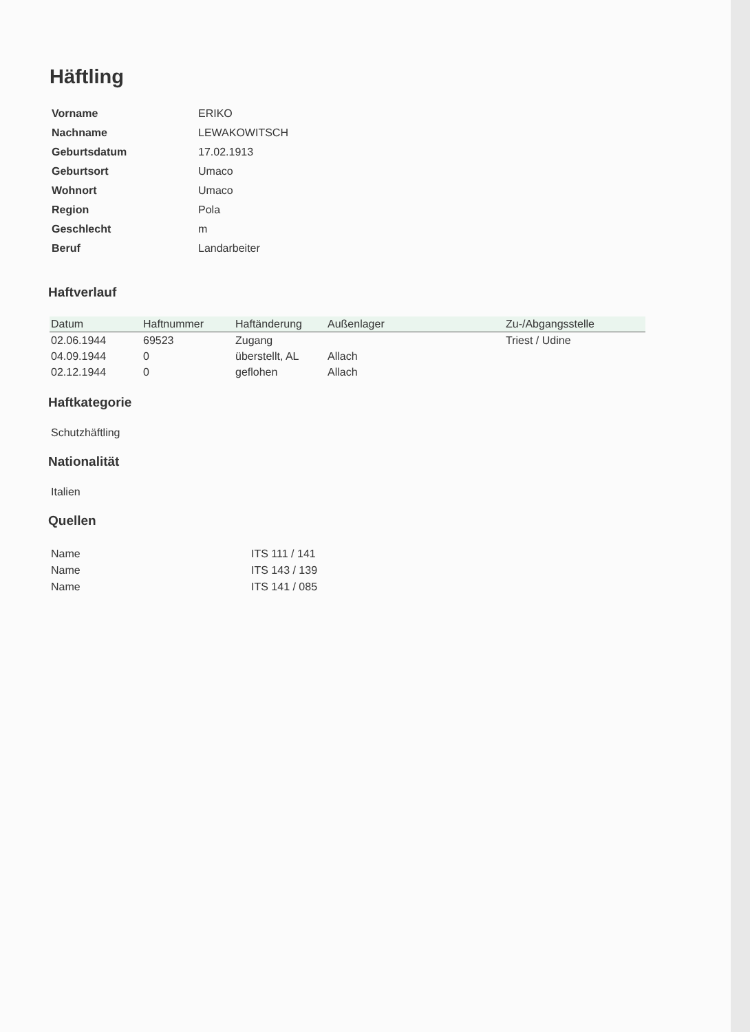Häftling
| Vorname | ERIKO |
| Nachname | LEWAKOWITSCH |
| Geburtsdatum | 17.02.1913 |
| Geburtsort | Umaco |
| Wohnort | Umaco |
| Region | Pola |
| Geschlecht | m |
| Beruf | Landarbeiter |
Haftverlauf
| Datum | Haftnummer | Haftänderung | Außenlager | Zu-/Abgangsstelle |
| --- | --- | --- | --- | --- |
| 02.06.1944 | 69523 | Zugang | | Triest / Udine |
| 04.09.1944 | 0 | überstellt, AL | Allach | |
| 02.12.1944 | 0 | geflohen | Allach | |
Haftkategorie
Schutzhäftling
Nationalität
Italien
Quellen
| Name | ITS 111 / 141 |
| Name | ITS 143 / 139 |
| Name | ITS 141 / 085 |